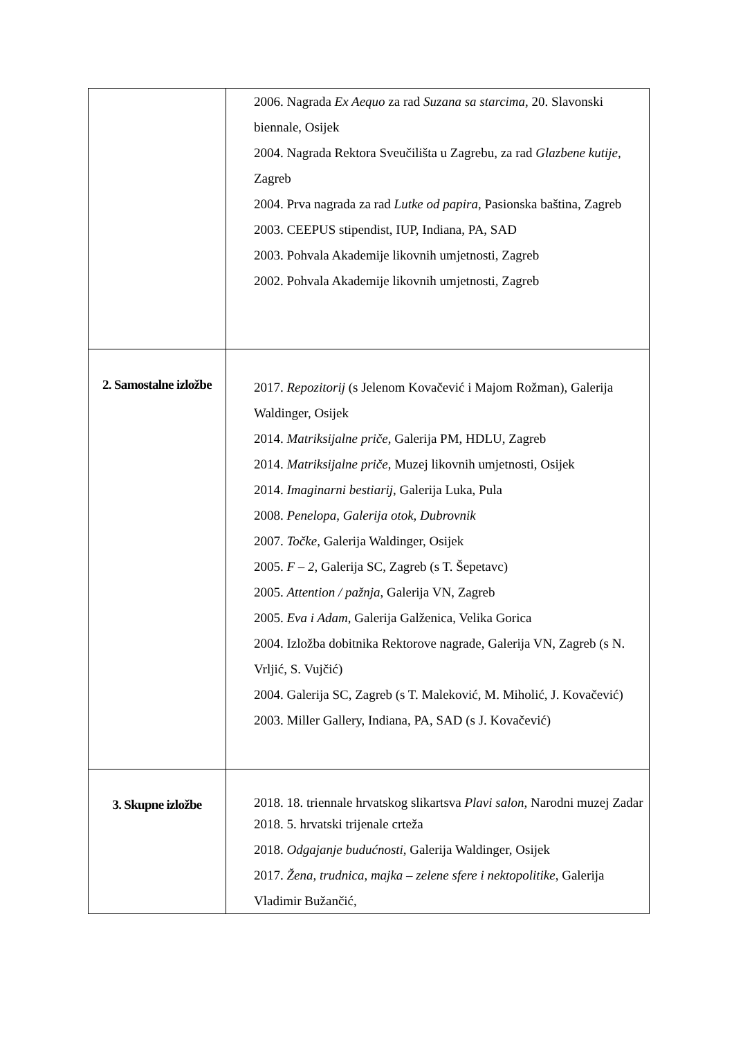| | 2006. Nagrada Ex Aequo za rad Suzana sa starcima , 20. Slavonski biennale, Osijek 2004. Nagrada Rektora Sveučilišta u Zagrebu, za rad Glazbene kutije, Zagreb 2004. Prva nagrada za rad Lutke od papira , Pasionska baština, Zagreb 2003. CEEPUS stipendist, IUP, Indiana, PA, SAD 2003. Pohvala Akademije likovnih umjetnosti, Zagreb 2002. Pohvala Akademije likovnih umjetnosti, Zagreb |
| 2. Samostalne izložbe | 2017. Repozitorij (s Jelenom Kovačević i Majom Rožman), Galerija Waldinger, Osijek 2014. Matriksijalne priče , Galerija PM, HDLU, Zagreb 2014. Matriksijalne priče , Muzej likovnih umjetnosti, Osijek 2014. Imaginarni bestiarij , Galerija Luka, Pula 2008. Penelopa, Galerija otok, Dubrovnik 2007. Točke , Galerija Waldinger, Osijek 2005. F – 2 , Galerija SC, Zagreb (s T. Šepetavc) 2005. Attention / pažnja , Galerija VN, Zagreb 2005. Eva i Adam , Galerija Galženica, Velika Gorica 2004. Izložba dobitnika Rektorove nagrade, Galerija VN, Zagreb (s N. Vrljić, S. Vujčić) 2004. Galerija SC, Zagreb (s T. Maleković, M. Miholić, J. Kovačević) 2003. Miller Gallery, Indiana, PA, SAD (s J. Kovačević) |
| 3. Skupne izložbe | 2018. 18. triennale hrvatskog slikartsva Plavi salon , Narodni muzej Zadar 2018. 5. hrvatski trijenale crteža 2018. Odgajanje budućnosti , Galerija Waldinger, Osijek 2017. Žena, trudnica, majka – zelene sfere i nektopolitike , Galerija Vladimir Bužančić, |